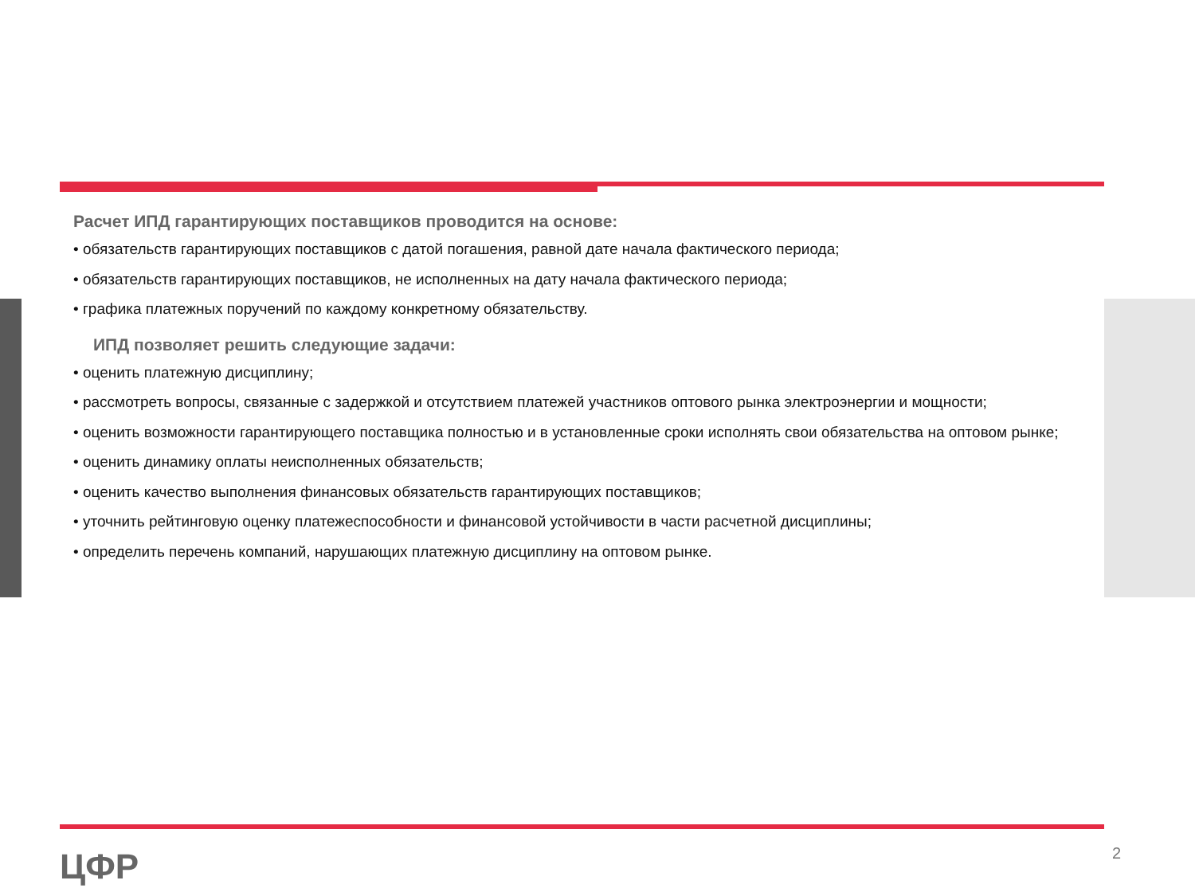Расчет ИПД гарантирующих поставщиков проводится на основе:
• обязательств гарантирующих поставщиков с датой погашения, равной дате начала фактического периода;
• обязательств гарантирующих поставщиков, не исполненных на дату начала фактического периода;
• графика платежных поручений по каждому конкретному обязательству.
ИПД позволяет решить следующие задачи:
• оценить платежную дисциплину;
• рассмотреть вопросы, связанные с задержкой и отсутствием платежей участников оптового рынка электроэнергии и мощности;
• оценить возможности гарантирующего поставщика полностью и в установленные сроки исполнять свои обязательства на оптовом рынке;
• оценить динамику оплаты неисполненных обязательств;
• оценить качество выполнения финансовых обязательств гарантирующих поставщиков;
• уточнить рейтинговую оценку платежеспособности и финансовой устойчивости в части расчетной дисциплины;
• определить перечень компаний, нарушающих платежную дисциплину на оптовом рынке.
ЦФР 2